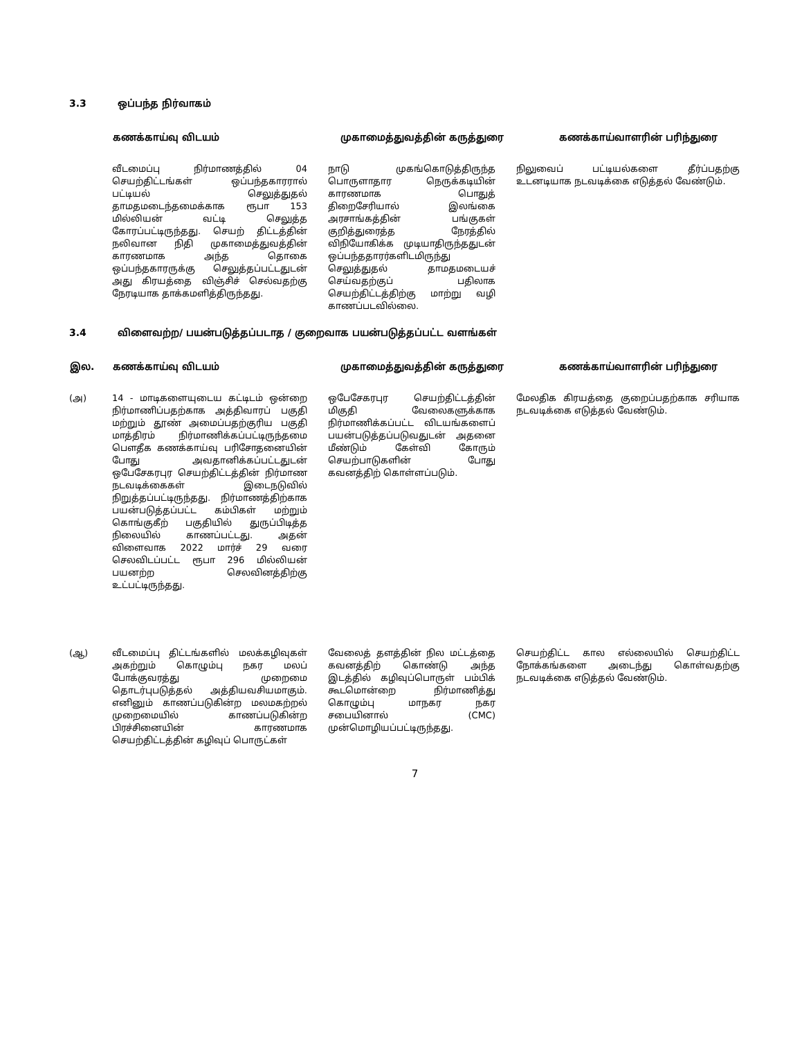3.3 ஒப்பந்த நிர்வாகம்
| | கணக்காய்வு விடயம் | முகாமைத்துவத்தின் கருத்துரை | கணக்காய்வாளரின் பரிந்துரை |
| --- | --- | --- | --- |
| | வீடமைப்பு நிர்மாணத்தில் 04 செயற்திட்டங்கள் ஒப்பந்தகாரரால் பட்டியல் செலுத்துதல் தாமதமடைந்தமைக்காக ரூபா 153 மில்லியன் வட்டி செலுத்த கோரப்பட்டிருந்தது. செயற் திட்டத்தின் நலிவான நிதி முகாமைத்துவத்தின் காரணமாக அந்த தொகை ஒப்பந்தகாரருக்கு செலுத்தப்பட்டதுடன் அது கிரயத்தை விஞ்சிச் செல்வதற்கு நேரடியாக தாக்கமளித்திருந்தது. | நாடு முகங்கொடுத்திருந்த பொருளாதார நெருக்கடியின் காரணமாக பொதுத் திறைசேரியால் இலங்கை அரசாங்கத்தின் பங்குகள் குறித்துரைத்த நேரத்தில் விநியோகிக்க முடியாதிருந்ததுடன் ஒப்பந்ததாரர்களிடமிருந்து செலுத்துதல் தாமதமடையச் செய்வதற்குப் பதிலாக செயற்திட்டத்திற்கு மாற்று வழி காணப்படவில்லை. | நிலுவைப் பட்டியல்களை தீர்ப்பதற்கு உடனடியாக நடவடிக்கை எடுத்தல் வேண்டும். |
3.4 விளைவற்ற/ பயன்படுத்தப்படாத / குறைவாக பயன்படுத்தப்பட்ட வளங்கள்
| இல. | கணக்காய்வு விடயம் | முகாமைத்துவத்தின் கருத்துரை | கணக்காய்வாளரின் பரிந்துரை |
| --- | --- | --- | --- |
| (அ) | 14 - மாடிகளையுடைய கட்டிடம் ஒன்றை நிர்மாணிப்பதற்காக அத்திவாரப் பகுதி மற்றும் தூண் அமைப்பதற்குரிய பகுதி மாத்திரம் நிர்மாணிக்கப்பட்டிருந்தமை பௌதீக கணக்காய்வு பரிசோதனையின் போது அவதானிக்கப்பட்டதுடன் ஒபேசேகரபுர செயற்திட்டத்தின் நிர்மாண நடவடிக்கைகள் இடைநடுவில் நிறுத்தப்பட்டிருந்தது. நிர்மாணத்திற்காக பயன்படுத்தப்பட்ட கம்பிகள் மற்றும் கொங்குகீற் பகுதியில் துருப்பிடித்த நிலையில் காணப்பட்டது. அதன் விளைவாக 2022 மார்ச் 29 வரை செலவிடப்பட்ட ரூபா 296 மில்லியன் பயனற்ற செலவினத்திற்கு உட்பட்டிருந்தது. | ஒபேசேகரபுர செயற்திட்டத்தின் மிகுதி வேலைகளுக்காக நிர்மாணிக்கப்பட்ட விடயங்களைப் பயன்படுத்தப்படுவதுடன் அதனை மீண்டும் கேள்வி கோரும் செயற்பாடுகளின் போது கவனத்திற் கொள்ளப்படும். | மேலதிக கிரயத்தை குறைப்பதற்காக சரியாக நடவடிக்கை எடுத்தல் வேண்டும். |
| (ஆ) | வீடமைப்பு திட்டங்களில் மலக்கழிவுகள் அகற்றும் கொழும்பு நகர மலப் போக்குவரத்து முறைமை தொடர்புபடுத்தல் அத்தியவசியமாகும். எனினும் காணப்படுகின்ற மலமகற்றல் முறைமையில் காணப்படுகின்ற பிரச்சினையின் காரணமாக செயற்திட்டத்தின் கழிவுப் பொருட்கள் | வேலைத் தளத்தின் நில மட்டத்தை கவனத்திற் கொண்டு அந்த இடத்தில் கழிவுப்பொருள் பம்பிக் கூடமொன்றை நிர்மாணித்து கொழும்பு மாநகர நகர சபையினால் (CMC) முன்மொழியப்பட்டிருந்தது. | செயற்திட்ட கால எல்லையில் செயற்திட்ட நோக்கங்களை அடைந்து கொள்வதற்கு நடவடிக்கை எடுத்தல் வேண்டும். |
7